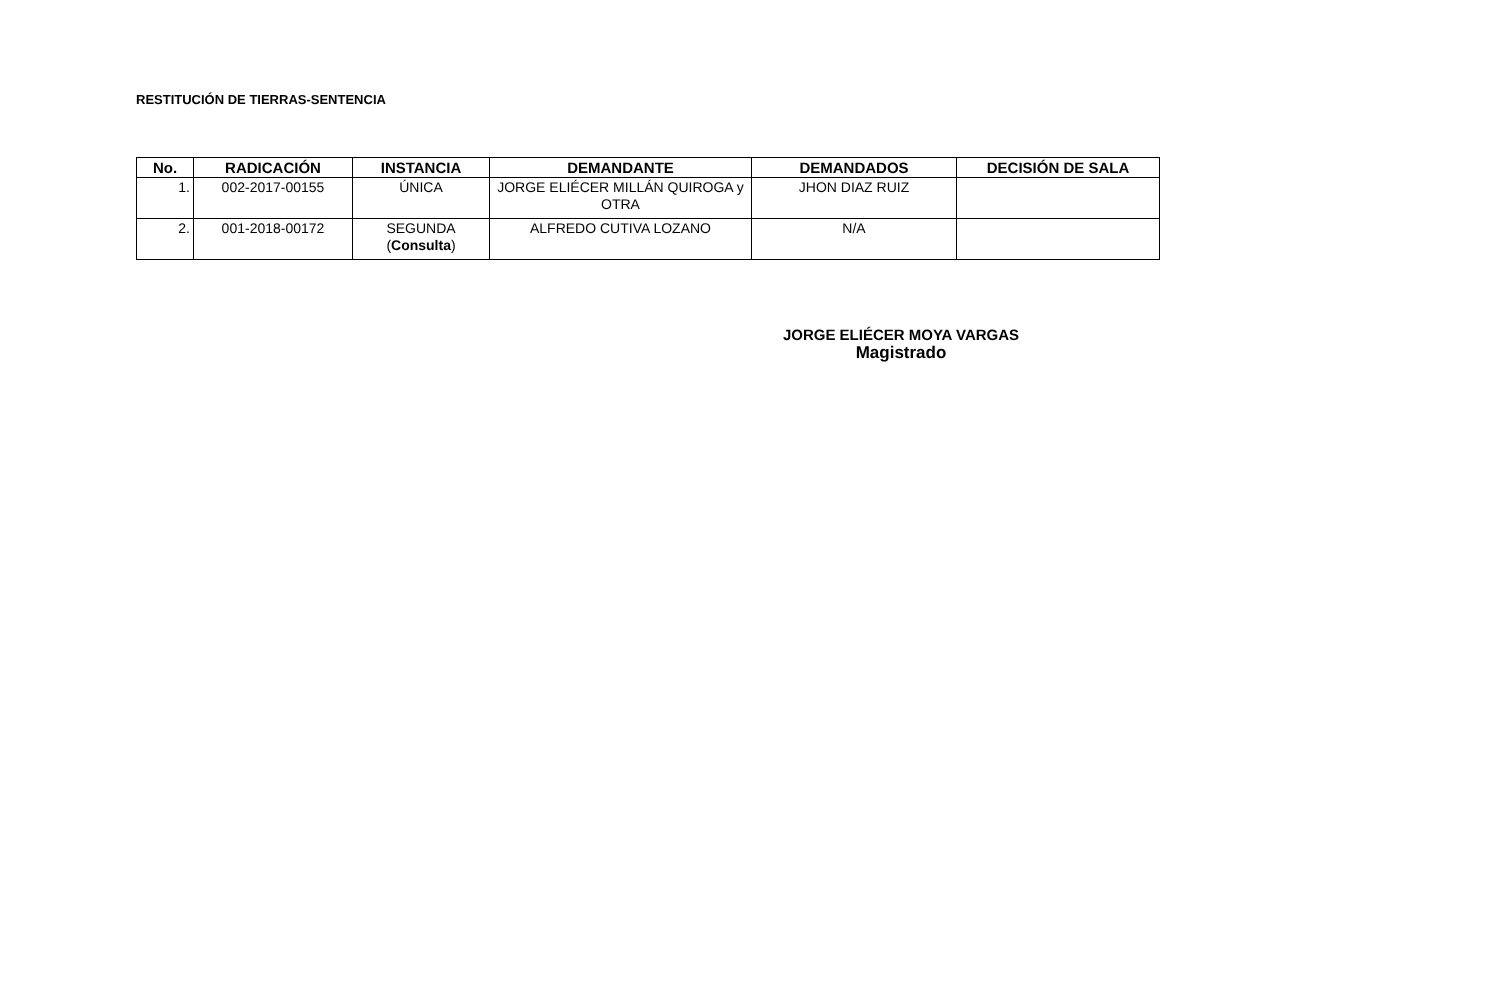RESTITUCIÓN DE TIERRAS-SENTENCIA
| No. | RADICACIÓN | INSTANCIA | DEMANDANTE | DEMANDADOS | DECISIÓN DE SALA |
| --- | --- | --- | --- | --- | --- |
| 1. | 002-2017-00155 | ÚNICA | JORGE ELIÉCER MILLÁN QUIROGA y OTRA | JHON DIAZ RUIZ | |
| 2. | 001-2018-00172 | SEGUNDA ( Consulta ) | ALFREDO CUTIVA LOZANO | N/A | |
JORGE ELIÉCER MOYA VARGAS
Magistrado